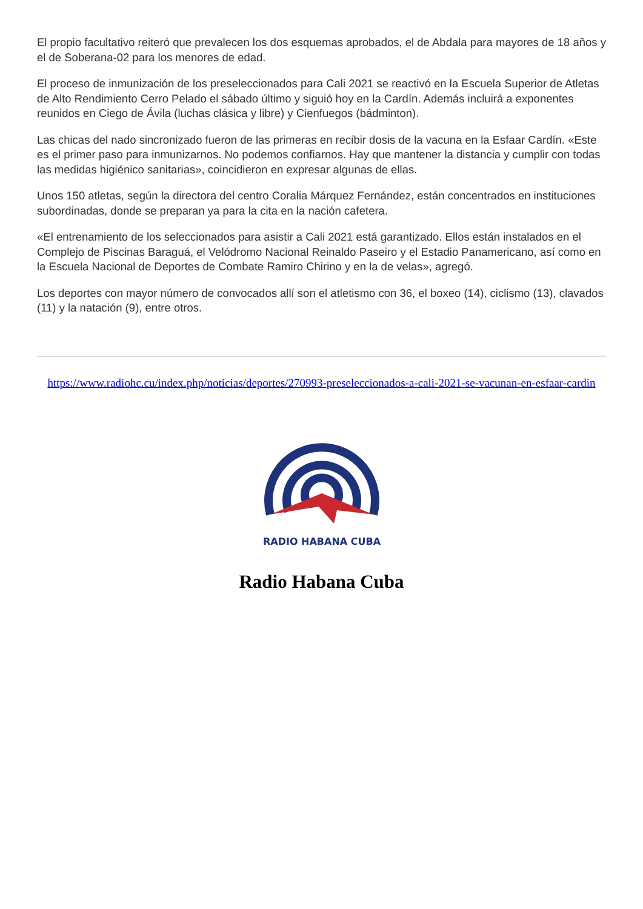El propio facultativo reiteró que prevalecen los dos esquemas aprobados, el de Abdala para mayores de 18 años y el de Soberana-02 para los menores de edad.
El proceso de inmunización de los preseleccionados para Cali 2021 se reactivó en la Escuela Superior de Atletas de Alto Rendimiento Cerro Pelado el sábado último y siguió hoy en la Cardín. Además incluirá a exponentes reunidos en Ciego de Ávila (luchas clásica y libre) y Cienfuegos (bádminton).
Las chicas del nado sincronizado fueron de las primeras en recibir dosis de la vacuna en la Esfaar Cardín. «Este es el primer paso para inmunizarnos. No podemos confiarnos. Hay que mantener la distancia y cumplir con todas las medidas higiénico sanitarias», coincidieron en expresar algunas de ellas.
Unos 150 atletas, según la directora del centro Coralia Márquez Fernández, están concentrados en instituciones subordinadas, donde se preparan ya para la cita en la nación cafetera.
«El entrenamiento de los seleccionados para asistir a Cali 2021 está garantizado. Ellos están instalados en el Complejo de Piscinas Baraguá, el Velódromo Nacional Reinaldo Paseiro y el Estadio Panamericano, así como en la Escuela Nacional de Deportes de Combate Ramiro Chirino y en la de velas», agregó.
Los deportes con mayor número de convocados allí son el atletismo con 36, el boxeo (14), ciclismo (13), clavados (11) y la natación (9), entre otros.
https://www.radiohc.cu/index.php/noticias/deportes/270993-preseleccionados-a-cali-2021-se-vacunan-en-esfaar-cardin
RADIO HABANA CUBA
Radio Habana Cuba